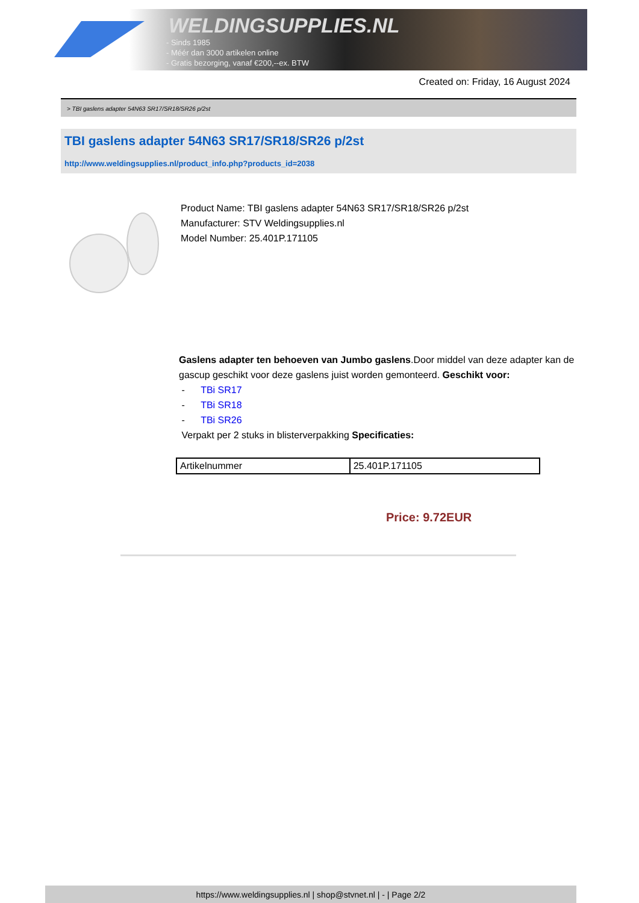WELDINGSUPPLIES.NL
- Sinds 1985
- Méér dan 3000 artikelen online
- Gratis bezorging, vanaf €200,--ex. BTW
Created on: Friday, 16 August 2024
> TBI gaslens adapter 54N63 SR17/SR18/SR26 p/2st
TBI gaslens adapter 54N63 SR17/SR18/SR26 p/2st
http://www.weldingsupplies.nl/product_info.php?products_id=2038
Product Name: TBI gaslens adapter 54N63 SR17/SR18/SR26 p/2st
Manufacturer: STV Weldingsupplies.nl
Model Number: 25.401P.171105
Gaslens adapter ten behoeven van Jumbo gaslens.Door middel van deze adapter kan de gascup geschikt voor deze gaslens juist worden gemonteerd. Geschikt voor:
- TBi SR17
- TBi SR18
- TBi SR26
Verpakt per 2 stuks in blisterverpakking Specificaties:
| Artikelnummer | 25.401P.171105 |
Price: 9.72EUR
https://www.weldingsupplies.nl | shop@stvnet.nl | - | Page 2/2